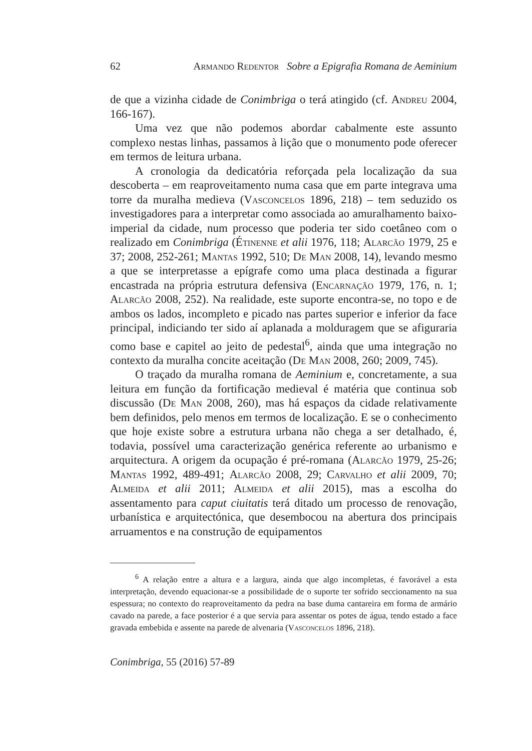62 Armando Redentor Sobre a Epigrafia Romana de Aeminium
de que a vizinha cidade de Conimbriga o terá atingido (cf. Andreu 2004, 166-167).
Uma vez que não podemos abordar cabalmente este assunto complexo nestas linhas, passamos à lição que o monumento pode oferecer em termos de leitura urbana.
A cronologia da dedicatória reforçada pela localização da sua descoberta – em reaproveitamento numa casa que em parte integrava uma torre da muralha medieva (Vasconcelos 1896, 218) – tem seduzido os investigadores para a interpretar como associada ao amuralhamento baixo-imperial da cidade, num processo que poderia ter sido coetâneo com o realizado em Conimbriga (Étinenne et alii 1976, 118; Alarcão 1979, 25 e 37; 2008, 252-261; Mantas 1992, 510; De Man 2008, 14), levando mesmo a que se interpretasse a epígrafe como uma placa destinada a figurar encastrada na própria estrutura defensiva (Encarnação 1979, 176, n. 1; Alarcão 2008, 252). Na realidade, este suporte encontra-se, no topo e de ambos os lados, incompleto e picado nas partes superior e inferior da face principal, indiciando ter sido aí aplanada a molduragem que se afiguraria como base e capitel ao jeito de pedestal<sup>6</sup>, ainda que uma integração no contexto da muralha concite aceitação (De Man 2008, 260; 2009, 745).
O traçado da muralha romana de Aeminium e, concretamente, a sua leitura em função da fortificação medieval é matéria que continua sob discussão (De Man 2008, 260), mas há espaços da cidade relativamente bem definidos, pelo menos em termos de localização. E se o conhecimento que hoje existe sobre a estrutura urbana não chega a ser detalhado, é, todavia, possível uma caracterização genérica referente ao urbanismo e arquitectura. A origem da ocupação é pré-romana (Alarcão 1979, 25-26; Mantas 1992, 489-491; Alarcão 2008, 29; Carvalho et alii 2009, 70; Almeida et alii 2011; Almeida et alii 2015), mas a escolha do assentamento para caput ciuitatis terá ditado um processo de renovação, urbanística e arquitectónica, que desembocou na abertura dos principais arruamentos e na construção de equipamentos
<sup>6</sup> A relação entre a altura e a largura, ainda que algo incompletas, é favorável a esta interpretação, devendo equacionar-se a possibilidade de o suporte ter sofrido seccionamento na sua espessura; no contexto do reaproveitamento da pedra na base duma cantareira em forma de armário cavado na parede, a face posterior é a que servia para assentar os potes de água, tendo estado a face gravada embebida e assente na parede de alvenaria (Vasconcelos 1896, 218).
Conimbriga, 55 (2016) 57-89